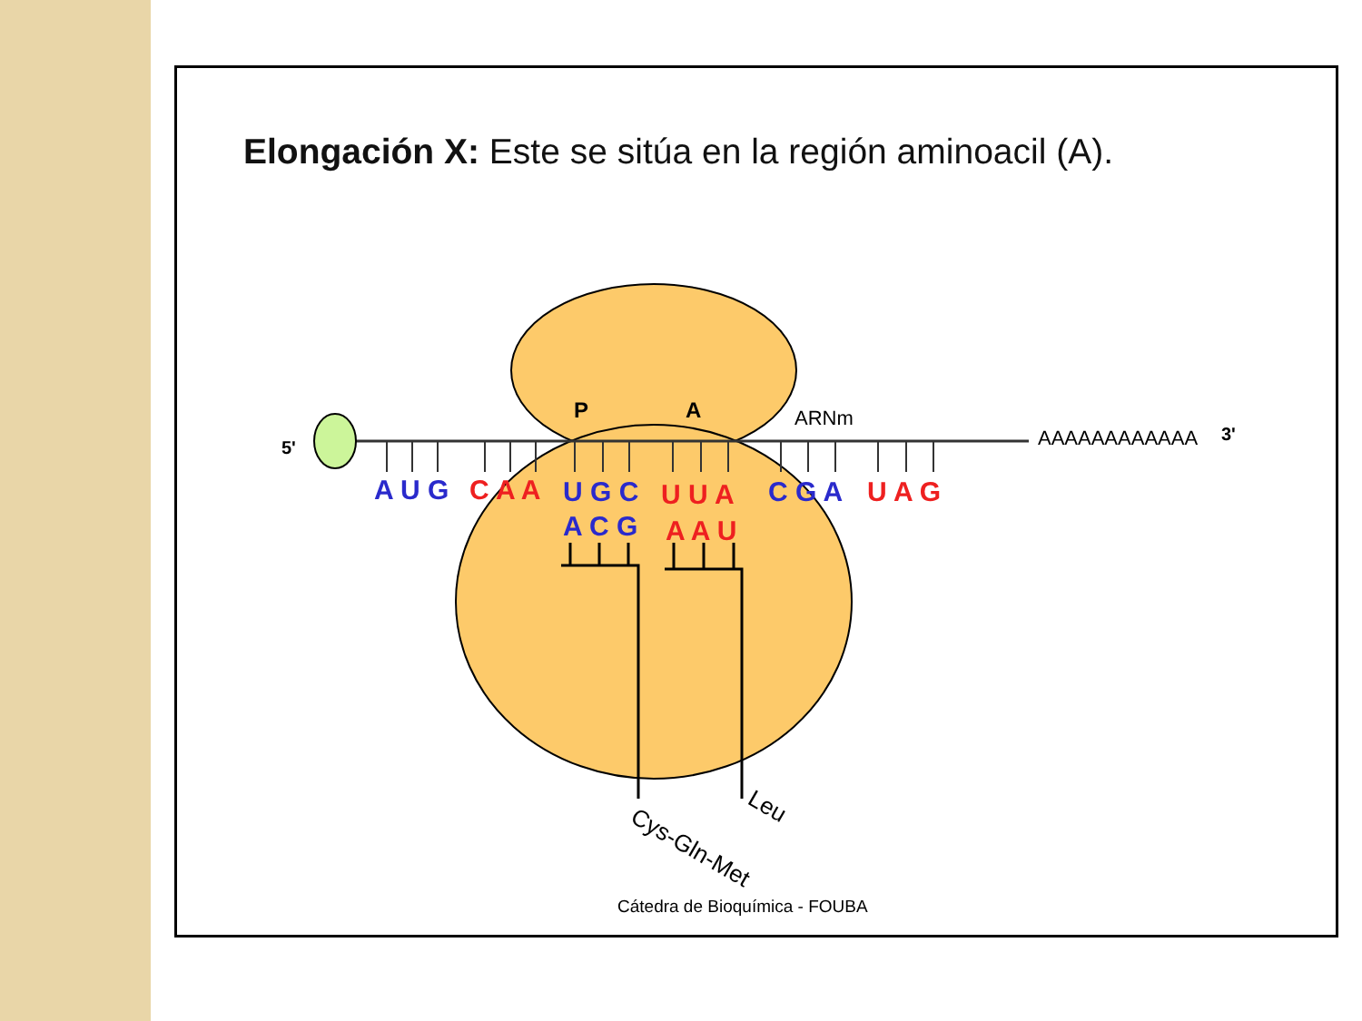Elongación X: Este se sitúa en la región aminoacil (A).
5'
3'
AAAAAAAAAAAA
ARNm
P
A
A U G
C A A
U G C
U U A
C G A
U A G
A C G
A A U
Cys-Gln-Met
Leu
Cátedra de Bioquímica - FOUBA